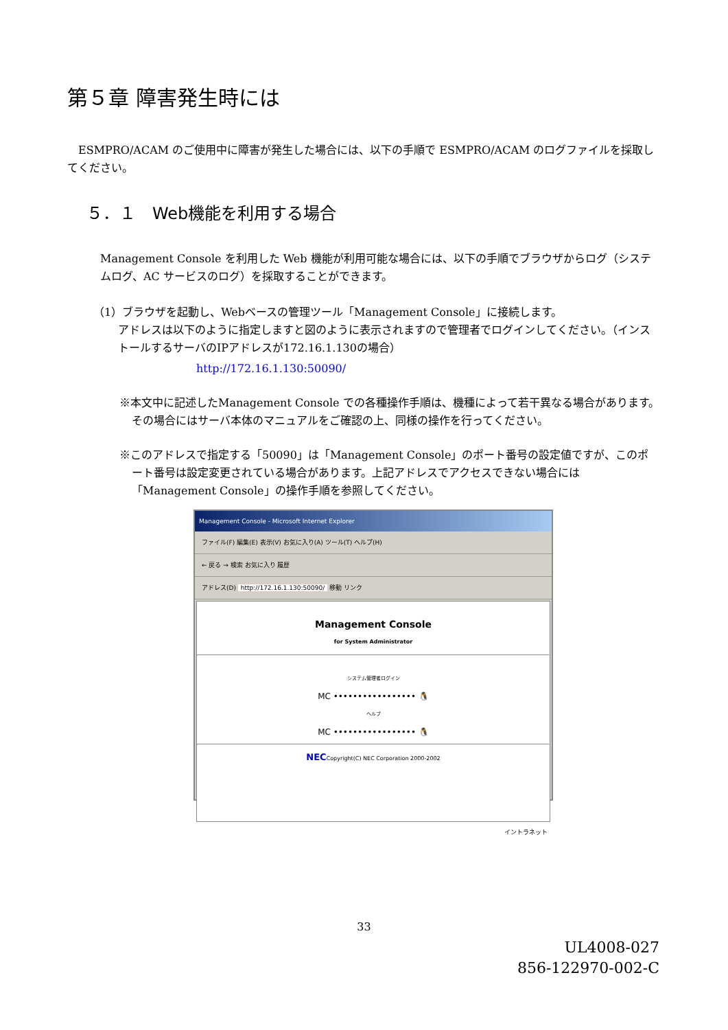第５章 障害発生時には
　ESMPRO/ACAM のご使用中に障害が発生した場合には、以下の手順で ESMPRO/ACAM のログファイルを採取してください。
５．１　Web機能を利用する場合
Management Console を利用した Web 機能が利用可能な場合には、以下の手順でブラウザからログ（システムログ、AC サービスのログ）を採取することができます。
（1）ブラウザを起動し、Webベースの管理ツール「Management Console」に接続します。
アドレスは以下のように指定しますと図のように表示されますので管理者でログインしてください。（インストールするサーバのIPアドレスが172.16.1.130の場合）
http://172.16.1.130:50090/
※本文中に記述したManagement Console での各種操作手順は、機種によって若干異なる場合があります。その場合にはサーバ本体のマニュアルをご確認の上、同様の操作を行ってください。
※このアドレスで指定する「50090」は「Management Console」のポート番号の設定値ですが、このポート番号は設定変更されている場合があります。上記アドレスでアクセスできない場合には「Management Console」の操作手順を参照してください。
Management Console - Microsoft Internet Explorer
ファイル(F) 編集(E) 表示(V) お気に入り(A) ツール(T) ヘルプ(H)
← 戻る → 検索 お気に入り 履歴
アドレス(D) http://172.16.1.130:50090/ 移動 リンク
Management Console
for System Administrator
システム管理者ログイン
MC ••••••••••••••••• 🐧
ヘルプ
MC ••••••••••••••••• 🐧
NECCopyright(C) NEC Corporation 2000-2002
イントラネット
33
UL4008-027
856-122970-002-C